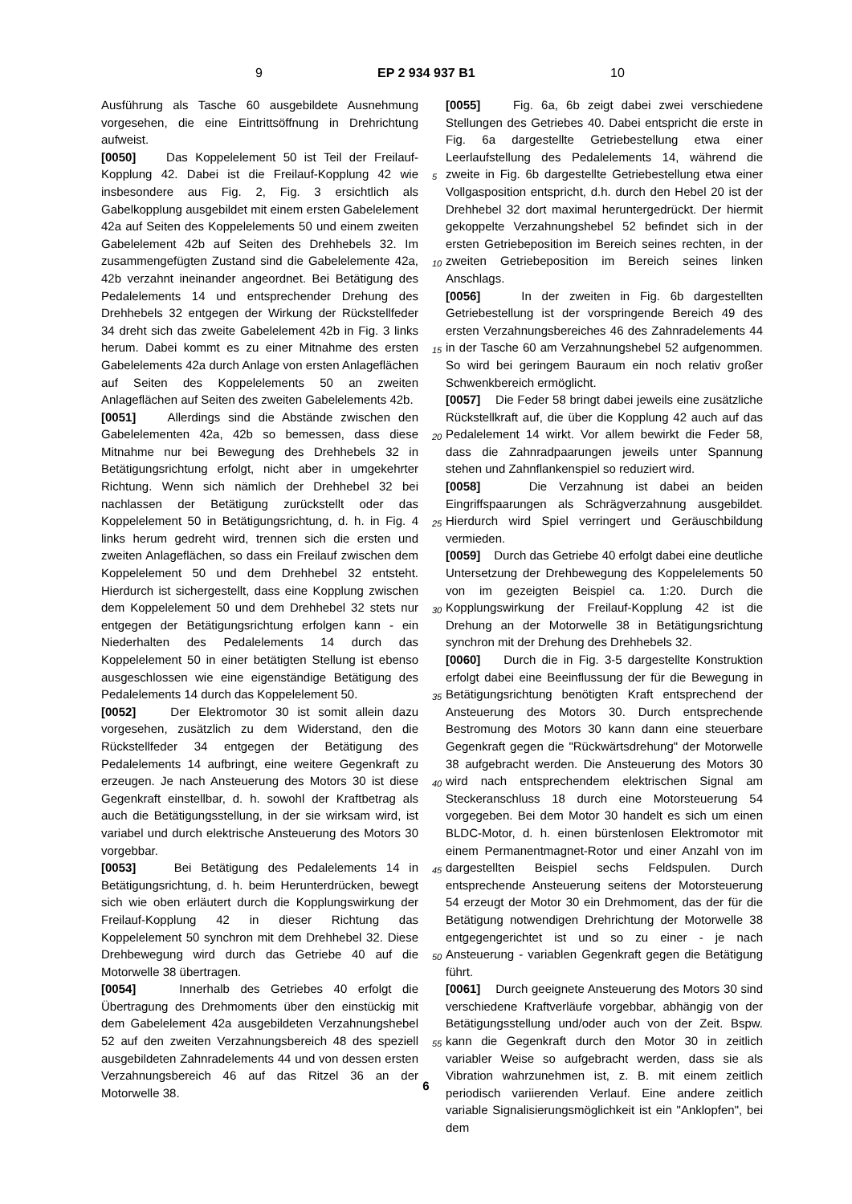9 EP 2 934 937 B1 10
Ausführung als Tasche 60 ausgebildete Ausnehmung vorgesehen, die eine Eintrittsöffnung in Drehrichtung aufweist.
[0050] Das Koppelelement 50 ist Teil der Freilauf-Kopplung 42. Dabei ist die Freilauf-Kopplung 42 wie insbesondere aus Fig. 2, Fig. 3 ersichtlich als Gabelkopplung ausgebildet mit einem ersten Gabelelement 42a auf Seiten des Koppelelements 50 und einem zweiten Gabelelement 42b auf Seiten des Drehhebels 32. Im zusammengefügten Zustand sind die Gabelelemente 42a, 42b verzahnt ineinander angeordnet. Bei Betätigung des Pedalelements 14 und entsprechender Drehung des Drehhebels 32 entgegen der Wirkung der Rückstellfeder 34 dreht sich das zweite Gabelelement 42b in Fig. 3 links herum. Dabei kommt es zu einer Mitnahme des ersten Gabelelements 42a durch Anlage von ersten Anlageflächen auf Seiten des Koppelelements 50 an zweiten Anlageflächen auf Seiten des zweiten Gabelelements 42b.
[0051] Allerdings sind die Abstände zwischen den Gabelelementen 42a, 42b so bemessen, dass diese Mitnahme nur bei Bewegung des Drehhebels 32 in Betätigungsrichtung erfolgt, nicht aber in umgekehrter Richtung. Wenn sich nämlich der Drehhebel 32 bei nachlassen der Betätigung zurückstellt oder das Koppelelement 50 in Betätigungsrichtung, d. h. in Fig. 4 links herum gedreht wird, trennen sich die ersten und zweiten Anlageflächen, so dass ein Freilauf zwischen dem Koppelelement 50 und dem Drehhebel 32 entsteht. Hierdurch ist sichergestellt, dass eine Kopplung zwischen dem Koppelelement 50 und dem Drehhebel 32 stets nur entgegen der Betätigungsrichtung erfolgen kann - ein Niederhalten des Pedalelements 14 durch das Koppelelement 50 in einer betätigten Stellung ist ebenso ausgeschlossen wie eine eigenständige Betätigung des Pedalelements 14 durch das Koppelelement 50.
[0052] Der Elektromotor 30 ist somit allein dazu vorgesehen, zusätzlich zu dem Widerstand, den die Rückstellfeder 34 entgegen der Betätigung des Pedalelements 14 aufbringt, eine weitere Gegenkraft zu erzeugen. Je nach Ansteuerung des Motors 30 ist diese Gegenkraft einstellbar, d. h. sowohl der Kraftbetrag als auch die Betätigungsstellung, in der sie wirksam wird, ist variabel und durch elektrische Ansteuerung des Motors 30 vorgebbar.
[0053] Bei Betätigung des Pedalelements 14 in Betätigungsrichtung, d. h. beim Herunterdrücken, bewegt sich wie oben erläutert durch die Kopplungswirkung der Freilauf-Kopplung 42 in dieser Richtung das Koppelelement 50 synchron mit dem Drehhebel 32. Diese Drehbewegung wird durch das Getriebe 40 auf die Motorwelle 38 übertragen.
[0054] Innerhalb des Getriebes 40 erfolgt die Übertragung des Drehmoments über den einstückig mit dem Gabelelement 42a ausgebildeten Verzahnungshebel 52 auf den zweiten Verzahnungsbereich 48 des speziell ausgebildeten Zahnradelements 44 und von dessen ersten Verzahnungsbereich 46 auf das Ritzel 36 an der Motorwelle 38.
[0055] Fig. 6a, 6b zeigt dabei zwei verschiedene Stellungen des Getriebes 40. Dabei entspricht die erste in Fig. 6a dargestellte Getriebestellung etwa einer Leerlaufstellung des Pedalelements 14, während die zweite in Fig. 6b dargestellte Getriebestellung etwa einer Vollgasposition entspricht, d.h. durch den Hebel 20 ist der Drehhebel 32 dort maximal heruntergedrückt. Der hiermit gekoppelte Verzahnungshebel 52 befindet sich in der ersten Getriebeposition im Bereich seines rechten, in der zweiten Getriebeposition im Bereich seines linken Anschlags.
[0056] In der zweiten in Fig. 6b dargestellten Getriebestellung ist der vorspringende Bereich 49 des ersten Verzahnungsbereiches 46 des Zahnradelements 44 in der Tasche 60 am Verzahnungshebel 52 aufgenommen. So wird bei geringem Bauraum ein noch relativ großer Schwenkbereich ermöglicht.
[0057] Die Feder 58 bringt dabei jeweils eine zusätzliche Rückstellkraft auf, die über die Kopplung 42 auch auf das Pedalelement 14 wirkt. Vor allem bewirkt die Feder 58, dass die Zahnradpaarungen jeweils unter Spannung stehen und Zahnflankenspiel so reduziert wird.
[0058] Die Verzahnung ist dabei an beiden Eingriffspaarungen als Schrägverzahnung ausgebildet. Hierdurch wird Spiel verringert und Geräuschbildung vermieden.
[0059] Durch das Getriebe 40 erfolgt dabei eine deutliche Untersetzung der Drehbewegung des Koppelelements 50 von im gezeigten Beispiel ca. 1:20. Durch die Kopplungswirkung der Freilauf-Kopplung 42 ist die Drehung an der Motorwelle 38 in Betätigungsrichtung synchron mit der Drehung des Drehhebels 32.
[0060] Durch die in Fig. 3-5 dargestellte Konstruktion erfolgt dabei eine Beeinflussung der für die Bewegung in Betätigungsrichtung benötigten Kraft entsprechend der Ansteuerung des Motors 30. Durch entsprechende Bestromung des Motors 30 kann dann eine steuerbare Gegenkraft gegen die "Rückwärtsdrehung" der Motorwelle 38 aufgebracht werden. Die Ansteuerung des Motors 30 wird nach entsprechendem elektrischen Signal am Steckeranschluss 18 durch eine Motorsteuerung 54 vorgegeben. Bei dem Motor 30 handelt es sich um einen BLDC-Motor, d. h. einen bürstenlosen Elektromotor mit einem Permanentmagnet-Rotor und einer Anzahl von im dargestellten Beispiel sechs Feldspulen. Durch entsprechende Ansteuerung seitens der Motorsteuerung 54 erzeugt der Motor 30 ein Drehmoment, das der für die Betätigung notwendigen Drehrichtung der Motorwelle 38 entgegengerichtet ist und so zu einer - je nach Ansteuerung - variablen Gegenkraft gegen die Betätigung führt.
[0061] Durch geeignete Ansteuerung des Motors 30 sind verschiedene Kraftverläufe vorgebbar, abhängig von der Betätigungsstellung und/oder auch von der Zeit. Bspw. kann die Gegenkraft durch den Motor 30 in zeitlich variabler Weise so aufgebracht werden, dass sie als Vibration wahrzunehmen ist, z. B. mit einem zeitlich periodisch variierenden Verlauf. Eine andere zeitlich variable Signalisierungsmöglichkeit ist ein "Anklopfen", bei dem
5
10
15
20
25
30
35
40
45
50
55
6